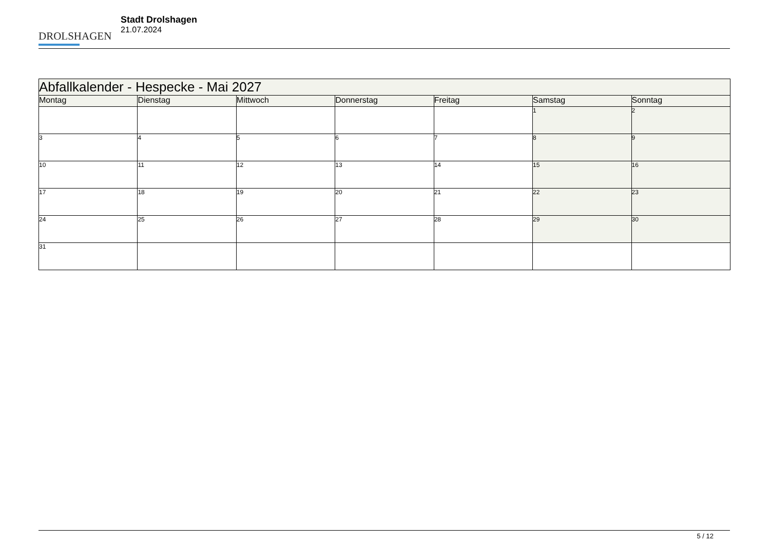DROLSHAGEN
Stadt Drolshagen
21.07.2024
| Abfallkalender - Hespecke - Mai 2027 | | | | | | |
| --- | --- | --- | --- | --- | --- | --- |
| Montag | Dienstag | Mittwoch | Donnerstag | Freitag | Samstag | Sonntag |
| | | | | | 1 | 2 |
| 3 | 4 | 5 | 6 | 7 | 8 | 9 |
| 10 | 11 | 12 | 13 | 14 | 15 | 16 |
| 17 | 18 | 19 | 20 | 21 | 22 | 23 |
| 24 | 25 | 26 | 27 | 28 | 29 | 30 |
| 31 | | | | | | |
5 / 12